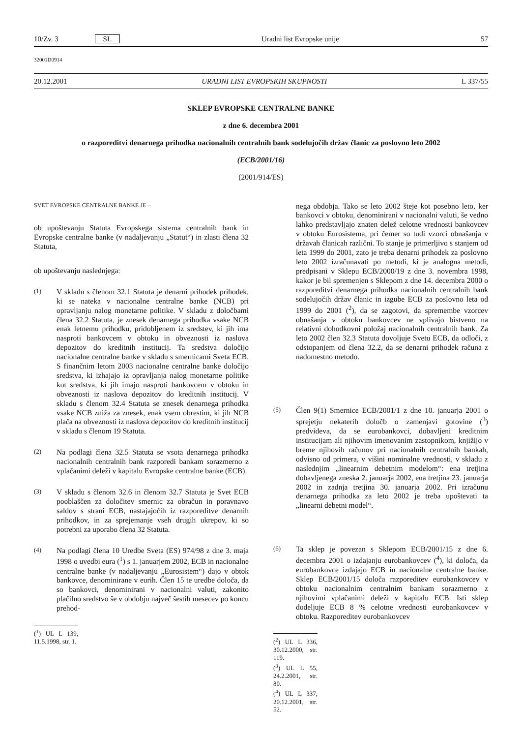10/Zv. 3 SL Uradni list Evropske unije 57
32001D0914
20.12.2001 URADNI LIST EVROPSKIH SKUPNOSTI L 337/55
SKLEP EVROPSKE CENTRALNE BANKE
z dne 6. decembra 2001
o razporeditvi denarnega prihodka nacionalnih centralnih bank sodelujočih držav članic za poslovno leto 2002
(ECB/2001/16)
(2001/914/ES)
SVET EVROPSKE CENTRALNE BANKE JE –
ob upoštevanju Statuta Evropskega sistema centralnih bank in Evropske centralne banke (v nadaljevanju „Statut“) in zlasti člena 32 Statuta,
ob upoštevanju naslednjega:
(1)
V skladu s členom 32.1 Statuta je denarni prihodek prihodek, ki se nateka v nacionalne centralne banke (NCB) pri opravljanju nalog monetarne politike. V skladu z določbami člena 32.2 Statuta, je znesek denarnega prihodka vsake NCB enak letnemu prihodku, pridobljenem iz sredstev, ki jih ima nasproti bankovcem v obtoku in obveznosti iz naslova depozitov do kreditnih institucij. Ta sredstva določijo nacionalne centralne banke v skladu s smernicami Sveta ECB. S finančnim letom 2003 nacionalne centralne banke določijo sredstva, ki izhajajo iz opravljanja nalog monetarne politike kot sredstva, ki jih imajo nasproti bankovcem v obtoku in obveznosti iz naslova depozitov do kreditnih institucij. V skladu s členom 32.4 Statuta se znesek denarnega prihodka vsake NCB zniža za znesek, enak vsem obrestim, ki jih NCB plača na obveznosti iz naslova depozitov do kreditnih institucij v skladu s členom 19 Statuta.
(2)
Na podlagi člena 32.5 Statuta se vsota denarnega prihodka nacionalnih centralnih bank razporedi bankam sorazmerno z vplačanimi deleži v kapitalu Evropske centralne banke (ECB).
(3)
V skladu s členom 32.6 in členom 32.7 Statuta je Svet ECB pooblaščen za določitev smernic za obračun in poravnavo saldov s strani ECB, nastajajočih iz razporeditve denarnih prihodkov, in za sprejemanje vseh drugih ukrepov, ki so potrebni za uporabo člena 32 Statuta.
(4)
Na podlagi člena 10 Uredbe Sveta (ES) 974/98 z dne 3. maja 1998 o uvedbi eura (<sup>1</sup>) s 1. januarjem 2002, ECB in nacionalne centralne banke (v nadaljevanju „Eurosistem“) dajo v obtok bankovce, denominirane v eurih. Člen 15 te uredbe določa, da so bankovci, denominirani v nacionalni valuti, zakonito plačilno sredstvo še v obdobju največ šestih mesecev po koncu prehod-
(<sup>1</sup>) UL L 139, 11.5.1998, str. 1.
nega obdobja. Tako se leto 2002 šteje kot posebno leto, ker bankovci v obtoku, denominirani v nacionalni valuti, še vedno lahko predstavljajo znaten delež celotne vrednosti bankovcev v obtoku Eurosistema, pri čemer so tudi vzorci obnašanja v državah članicah različni. To stanje je primerljivo s stanjem od leta 1999 do 2001, zato je treba denarni prihodek za poslovno leto 2002 izračunavati po metodi, ki je analogna metodi, predpisani v Sklepu ECB/2000/19 z dne 3. novembra 1998, kakor je bil spremenjen s Sklepom z dne 14. decembra 2000 o razporeditvi denarnega prihodka nacionalnih centralnih bank sodelujočih držav članic in izgube ECB za poslovno leta od 1999 do 2001 (<sup>2</sup>), da se zagotovi, da spremembe vzorcev obnašanja v obtoku bankovcev ne vplivajo bistveno na relativni dohodkovni položaj nacionalnih centralnih bank. Za leto 2002 člen 32.3 Statuta dovoljuje Svetu ECB, da odloči, z odstopanjem od člena 32.2, da se denarni prihodek računa z nadomestno metodo.
(5)
Člen 9(1) Smernice ECB/2001/1 z dne 10. januarja 2001 o sprejetju nekaterih določb o zamenjavi gotovine (<sup>3</sup>) predvideva, da se eurobankovci, dobavljeni kreditnim institucijam ali njihovim imenovanim zastopnikom, knjižijo v breme njihovih računov pri nacionalnih centralnih bankah, odvisno od primera, v višini nominalne vrednosti, v skladu z naslednjim „linearnim debetnim modelom“: ena tretjina dobavljenega zneska 2. januarja 2002, ena tretjina 23. januarja 2002 in zadnja tretjina 30. januarja 2002. Pri izračunu denarnega prihodka za leto 2002 je treba upoštevati ta „linearni debetni model“.
(6)
Ta sklep je povezan s Sklepom ECB/2001/15 z dne 6. decembra 2001 o izdajanju eurobankovcev (<sup>4</sup>), ki določa, da eurobankovce izdajajo ECB in nacionalne centralne banke. Sklep ECB/2001/15 določa razporeditev eurobankovcev v obtoku nacionalnim centralnim bankam sorazmerno z njihovimi vplačanimi deleži v kapitalu ECB. Isti sklep dodeljuje ECB 8 % celotne vrednosti eurobankovcev v obtoku. Razporeditev eurobankovcev
(<sup>2</sup>) UL L 336, 30.12.2000, str. 119.
(<sup>3</sup>) UL L 55, 24.2.2001, str. 80.
(<sup>4</sup>) UL L 337, 20.12.2001, str. 52.